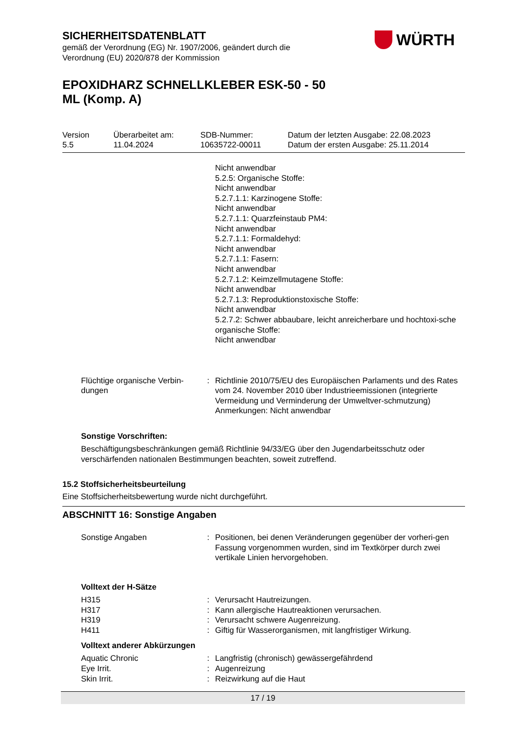SICHERHEITSDATENBLATT
gemäß der Verordnung (EG) Nr. 1907/2006, geändert durch die
Verordnung (EU) 2020/878 der Kommission
WÜRTH
EPOXIDHARZ SCHNELLKLEBER ESK-50 - 50 ML (Komp. A)
| Version 5.5 | Überarbeitet am: 11.04.2024 | SDB-Nummer: 10635722-00011 | Datum der letzten Ausgabe: 22.08.2023 Datum der ersten Ausgabe: 25.11.2014 |
Nicht anwendbar
5.2.5: Organische Stoffe:
Nicht anwendbar
5.2.7.1.1: Karzinogene Stoffe:
Nicht anwendbar
5.2.7.1.1: Quarzfeinstaub PM4:
Nicht anwendbar
5.2.7.1.1: Formaldehyd:
Nicht anwendbar
5.2.7.1.1: Fasern:
Nicht anwendbar
5.2.7.1.2: Keimzellmutagene Stoffe:
Nicht anwendbar
5.2.7.1.3: Reproduktionstoxische Stoffe:
Nicht anwendbar
5.2.7.2: Schwer abbaubare, leicht anreicherbare und hochtoxi-sche organische Stoffe:
Nicht anwendbar
| Flüchtige organische Verbin-dungen | : | Richtlinie 2010/75/EU des Europäischen Parlaments und des Rates vom 24. November 2010 über Industrieemissionen (integrierte Vermeidung und Verminderung der Umweltver-schmutzung) Anmerkungen: Nicht anwendbar |
Sonstige Vorschriften:
Beschäftigungsbeschränkungen gemäß Richtlinie 94/33/EG über den Jugendarbeitsschutz oder verschärfenden nationalen Bestimmungen beachten, soweit zutreffend.
15.2 Stoffsicherheitsbeurteilung
Eine Stoffsicherheitsbewertung wurde nicht durchgeführt.
ABSCHNITT 16: Sonstige Angaben
| Sonstige Angaben | : | Positionen, bei denen Veränderungen gegenüber der vorheri-gen Fassung vorgenommen wurden, sind im Textkörper durch zwei vertikale Linien hervorgehoben. |
Volltext der H-Sätze
| H315 | : | Verursacht Hautreizungen. |
| H317 | : | Kann allergische Hautreaktionen verursachen. |
| H319 | : | Verursacht schwere Augenreizung. |
| H411 | : | Giftig für Wasserorganismen, mit langfristiger Wirkung. |
Volltext anderer Abkürzungen
| Aquatic Chronic | : | Langfristig (chronisch) gewässergefährdend |
| Eye Irrit. | : | Augenreizung |
| Skin Irrit. | : | Reizwirkung auf die Haut |
17 / 19